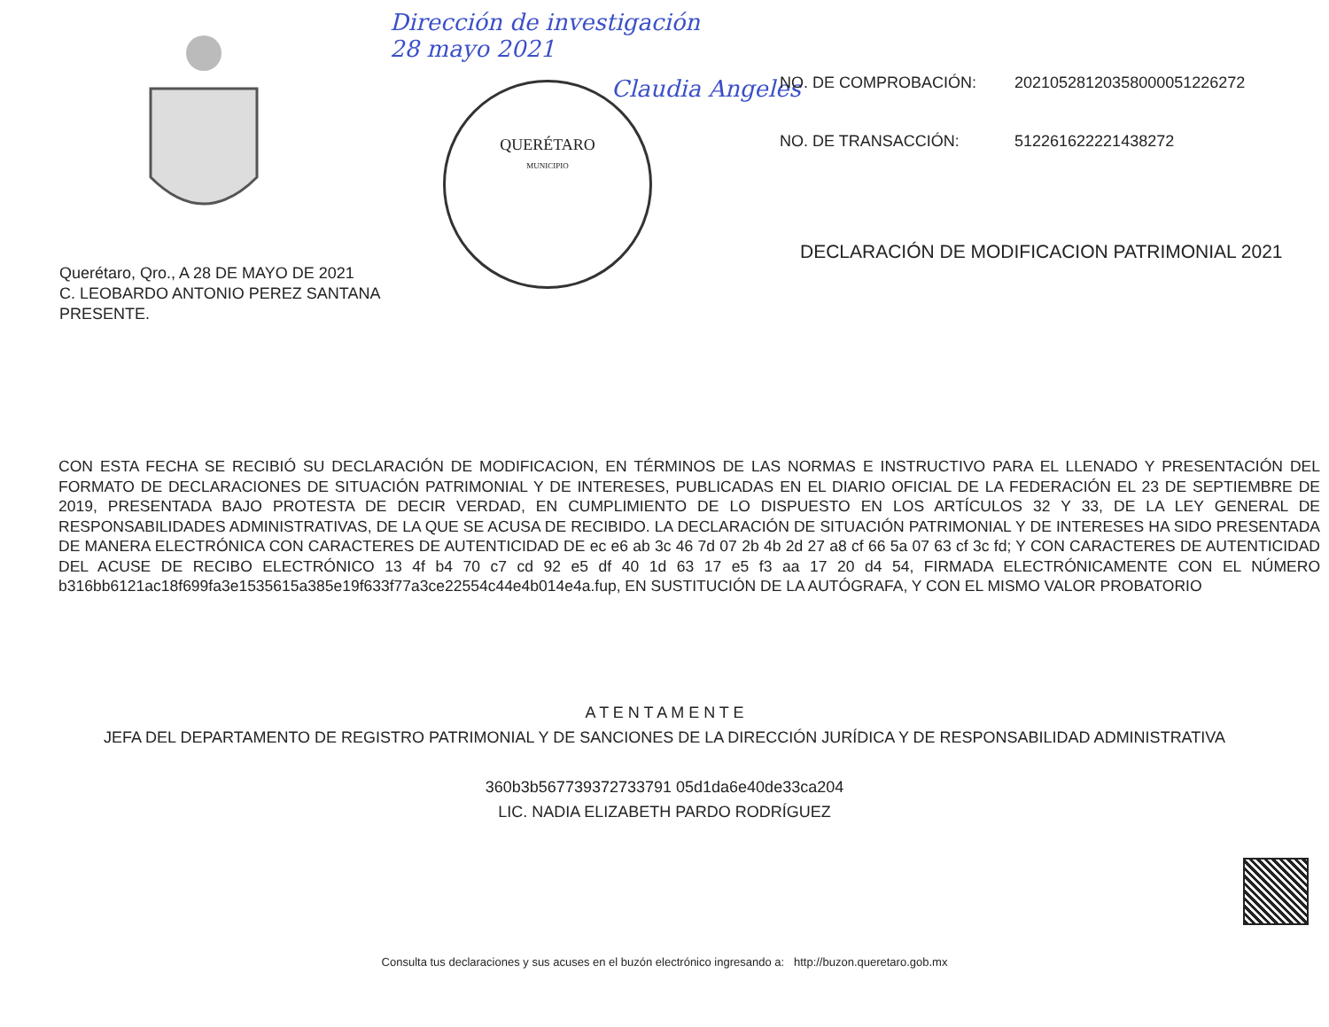Dirección de investigación
28 mayo 2021
Claudia Angeles
QUERÉTARO
MUNICIPIO
NO. DE COMPROBACIÓN: 20210528120358000051226272
NO. DE TRANSACCIÓN: 512261622221438272
DECLARACIÓN DE MODIFICACION PATRIMONIAL 2021
Querétaro, Qro., A 28 DE MAYO DE 2021
C. LEOBARDO ANTONIO PEREZ SANTANA
PRESENTE.
CON ESTA FECHA SE RECIBIÓ SU DECLARACIÓN DE MODIFICACION, EN TÉRMINOS DE LAS NORMAS E INSTRUCTIVO PARA EL LLENADO Y PRESENTACIÓN DEL FORMATO DE DECLARACIONES DE SITUACIÓN PATRIMONIAL Y DE INTERESES, PUBLICADAS EN EL DIARIO OFICIAL DE LA FEDERACIÓN EL 23 DE SEPTIEMBRE DE 2019, PRESENTADA BAJO PROTESTA DE DECIR VERDAD, EN CUMPLIMIENTO DE LO DISPUESTO EN LOS ARTÍCULOS 32 Y 33, DE LA LEY GENERAL DE RESPONSABILIDADES ADMINISTRATIVAS, DE LA QUE SE ACUSA DE RECIBIDO. LA DECLARACIÓN DE SITUACIÓN PATRIMONIAL Y DE INTERESES HA SIDO PRESENTADA DE MANERA ELECTRÓNICA CON CARACTERES DE AUTENTICIDAD DE ec e6 ab 3c 46 7d 07 2b 4b 2d 27 a8 cf 66 5a 07 63 cf 3c fd; Y CON CARACTERES DE AUTENTICIDAD DEL ACUSE DE RECIBO ELECTRÓNICO 13 4f b4 70 c7 cd 92 e5 df 40 1d 63 17 e5 f3 aa 17 20 d4 54, FIRMADA ELECTRÓNICAMENTE CON EL NÚMERO b316bb6121ac18f699fa3e1535615a385e19f633f77a3ce22554c44e4b014e4a.fup, EN SUSTITUCIÓN DE LA AUTÓGRAFA, Y CON EL MISMO VALOR PROBATORIO
A T E N T A M E N T E
JEFA DEL DEPARTAMENTO DE REGISTRO PATRIMONIAL Y DE SANCIONES DE LA DIRECCIÓN JURÍDICA Y DE RESPONSABILIDAD ADMINISTRATIVA
360b3b567739372733791 05d1da6e40de33ca204
LIC. NADIA ELIZABETH PARDO RODRÍGUEZ
Consulta tus declaraciones y sus acuses en el buzón electrónico ingresando a: http://buzon.queretaro.gob.mx